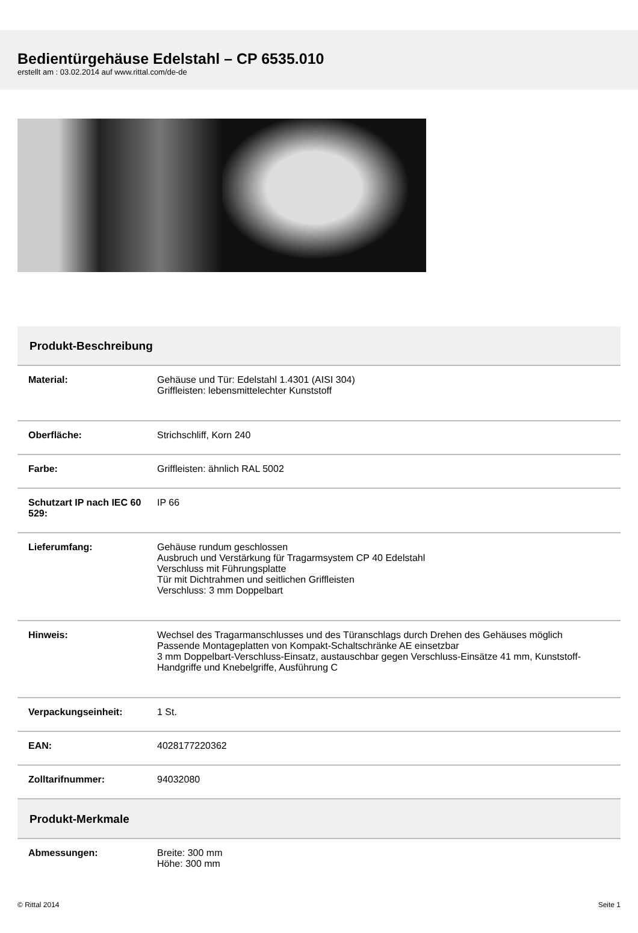Bedientürgehäuse Edelstahl – CP 6535.010
erstellt am : 03.02.2014 auf www.rittal.com/de-de
Produkt-Beschreibung
| Material: | Gehäuse und Tür: Edelstahl 1.4301 (AISI 304) Griffleisten: lebensmittelechter Kunststoff |
| Oberfläche: | Strichschliff, Korn 240 |
| Farbe: | Griffleisten: ähnlich RAL 5002 |
| Schutzart IP nach IEC 60 529: | IP 66 |
| Lieferumfang: | Gehäuse rundum geschlossen Ausbruch und Verstärkung für Tragarmsystem CP 40 Edelstahl Verschluss mit Führungsplatte Tür mit Dichtrahmen und seitlichen Griffleisten Verschluss: 3 mm Doppelbart |
| Hinweis: | Wechsel des Tragarmanschlusses und des Türanschlags durch Drehen des Gehäuses möglich Passende Montageplatten von Kompakt-Schaltschränke AE einsetzbar 3 mm Doppelbart-Verschluss-Einsatz, austauschbar gegen Verschluss-Einsätze 41 mm, Kunststoff-Handgriffe und Knebelgriffe, Ausführung C |
| Verpackungseinheit: | 1 St. |
| EAN: | 4028177220362 |
| Zolltarifnummer: | 94032080 |
Produkt-Merkmale
| Abmessungen: | Breite: 300 mm Höhe: 300 mm |
© Rittal 2014 Seite 1